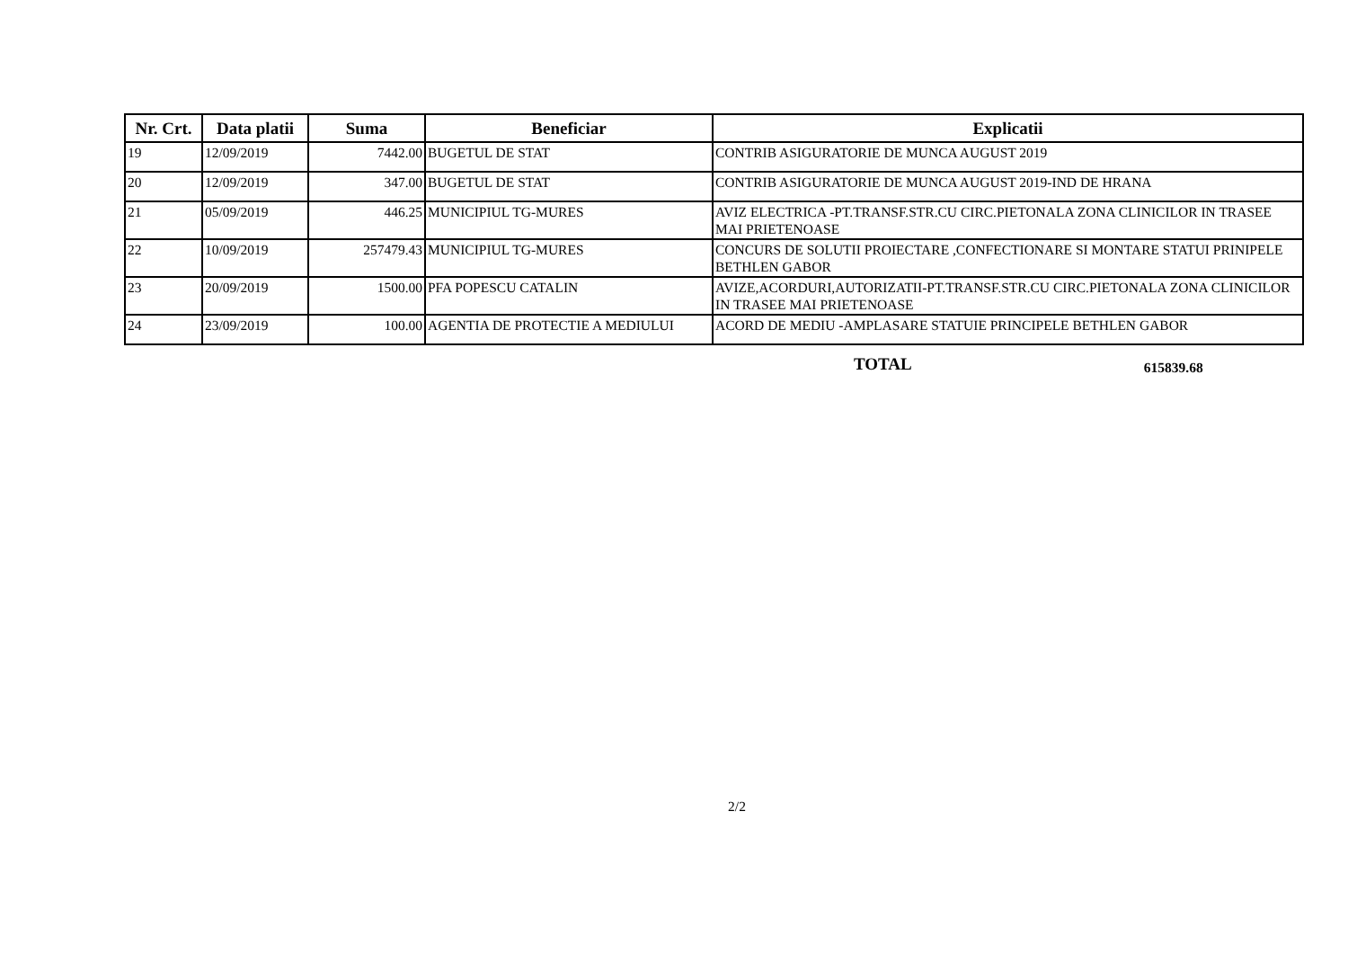| Nr. Crt. | Data platii | Suma | Beneficiar | Explicatii |
| --- | --- | --- | --- | --- |
| 19 | 12/09/2019 | 7442.00 | BUGETUL DE STAT | CONTRIB ASIGURATORIE DE MUNCA AUGUST 2019 |
| 20 | 12/09/2019 | 347.00 | BUGETUL DE STAT | CONTRIB ASIGURATORIE DE MUNCA AUGUST 2019-IND DE HRANA |
| 21 | 05/09/2019 | 446.25 | MUNICIPIUL TG-MURES | AVIZ ELECTRICA -PT.TRANSF.STR.CU CIRC.PIETONALA ZONA CLINICILOR IN TRASEE MAI PRIETENOASE |
| 22 | 10/09/2019 | 257479.43 | MUNICIPIUL TG-MURES | CONCURS DE SOLUTII PROIECTARE ,CONFECTIONARE SI MONTARE STATUI PRINIPELE BETHLEN GABOR |
| 23 | 20/09/2019 | 1500.00 | PFA POPESCU CATALIN | AVIZE,ACORDURI,AUTORIZATII-PT.TRANSF.STR.CU CIRC.PIETONALA ZONA CLINICILOR IN TRASEE MAI PRIETENOASE |
| 24 | 23/09/2019 | 100.00 | AGENTIA DE PROTECTIE A MEDIULUI | ACORD DE MEDIU -AMPLASARE STATUIE PRINCIPELE BETHLEN GABOR |
TOTAL 615839.68
2/2